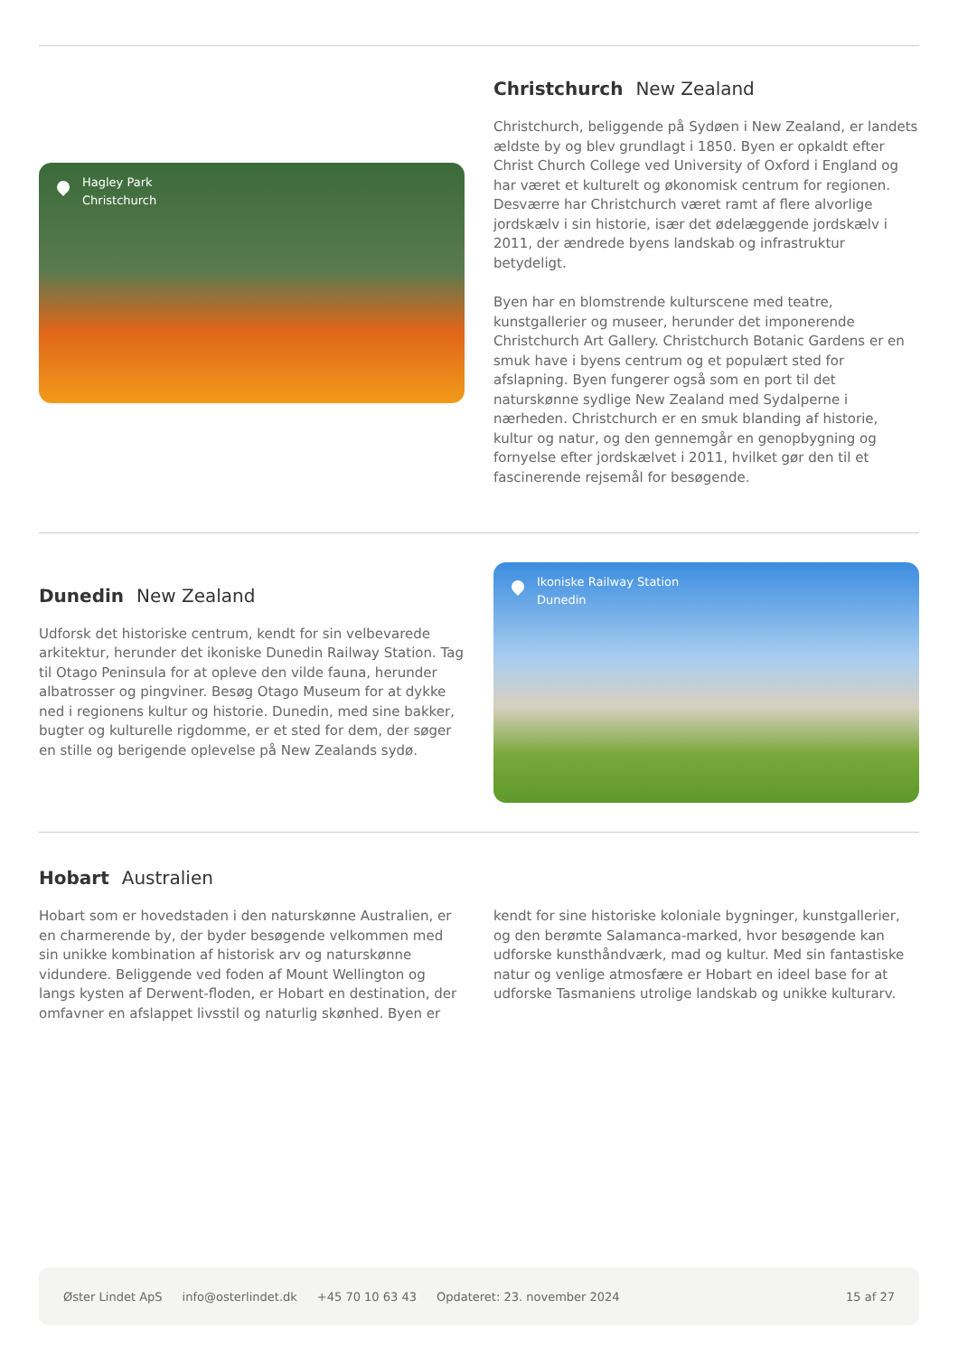Hagley Park
Christchurch
Christchurch New Zealand
Christchurch, beliggende på Sydøen i New Zealand, er landets ældste by og blev grundlagt i 1850. Byen er opkaldt efter Christ Church College ved University of Oxford i England og har været et kulturelt og økonomisk centrum for regionen. Desværre har Christchurch været ramt af flere alvorlige jordskælv i sin historie, især det ødelæggende jordskælv i 2011, der ændrede byens landskab og infrastruktur betydeligt.
Byen har en blomstrende kulturscene med teatre, kunstgallerier og museer, herunder det imponerende Christchurch Art Gallery. Christchurch Botanic Gardens er en smuk have i byens centrum og et populært sted for afslapning. Byen fungerer også som en port til det naturskønne sydlige New Zealand med Sydalperne i nærheden. Christchurch er en smuk blanding af historie, kultur og natur, og den gennemgår en genopbygning og fornyelse efter jordskælvet i 2011, hvilket gør den til et fascinerende rejsemål for besøgende.
Dunedin New Zealand
Udforsk det historiske centrum, kendt for sin velbevarede arkitektur, herunder det ikoniske Dunedin Railway Station. Tag til Otago Peninsula for at opleve den vilde fauna, herunder albatrosser og pingviner. Besøg Otago Museum for at dykke ned i regionens kultur og historie. Dunedin, med sine bakker, bugter og kulturelle rigdomme, er et sted for dem, der søger en stille og berigende oplevelse på New Zealands sydø.
Ikoniske Railway Station
Dunedin
Hobart Australien
Hobart som er hovedstaden i den naturskønne Australien, er en charmerende by, der byder besøgende velkommen med sin unikke kombination af historisk arv og naturskønne vidundere. Beliggende ved foden af Mount Wellington og langs kysten af Derwent-floden, er Hobart en destination, der omfavner en afslappet livsstil og naturlig skønhed. Byen er kendt for sine historiske koloniale bygninger, kunstgallerier, og den berømte Salamanca-marked, hvor besøgende kan udforske kunsthåndværk, mad og kultur. Med sin fantastiske natur og venlige atmosfære er Hobart en ideel base for at udforske Tasmaniens utrolige landskab og unikke kulturarv.
Øster Lindet ApS info@osterlindet.dk +45 70 10 63 43 Opdateret: 23. november 2024 15 af 27